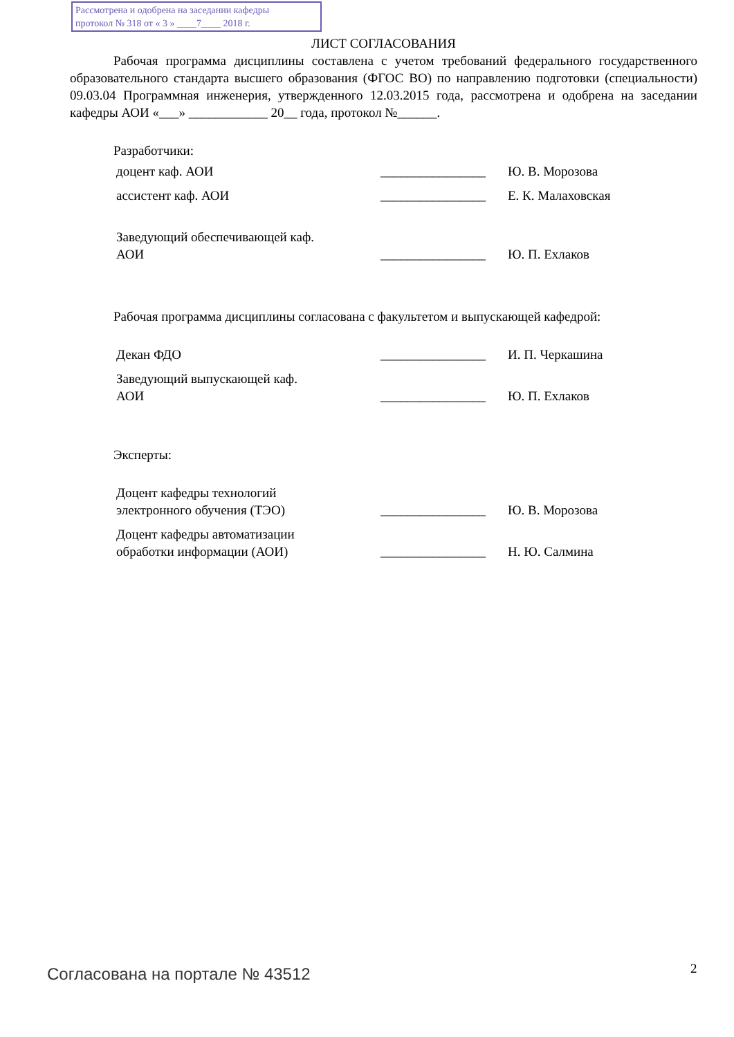Рассмотрена и одобрена на заседании кафедры
протокол № 318 от « 3 » ____7____ 2018 г.
ЛИСТ СОГЛАСОВАНИЯ
Рабочая программа дисциплины составлена с учетом требований федерального государственного образовательного стандарта высшего образования (ФГОС ВО) по направлению подготовки (специальности) 09.03.04 Программная инженерия, утвержденного 12.03.2015 года, рассмотрена и одобрена на заседании кафедры АОИ «___» ____________ 20__ года, протокол №______.
Разработчики:
| доцент каф. АОИ | ________________ | Ю. В. Морозова |
| ассистент каф. АОИ | ________________ | Е. К. Малаховская |
| Заведующий обеспечивающей каф. АОИ | ________________ | Ю. П. Ехлаков |
Рабочая программа дисциплины согласована с факультетом и выпускающей кафедрой:
| Декан ФДО | ________________ | И. П. Черкашина |
| Заведующий выпускающей каф. АОИ | ________________ | Ю. П. Ехлаков |
Эксперты:
| Доцент кафедры технологий электронного обучения (ТЭО) | ________________ | Ю. В. Морозова |
| Доцент кафедры автоматизации обработки информации (АОИ) | ________________ | Н. Ю. Салмина |
Согласована на портале № 43512 2